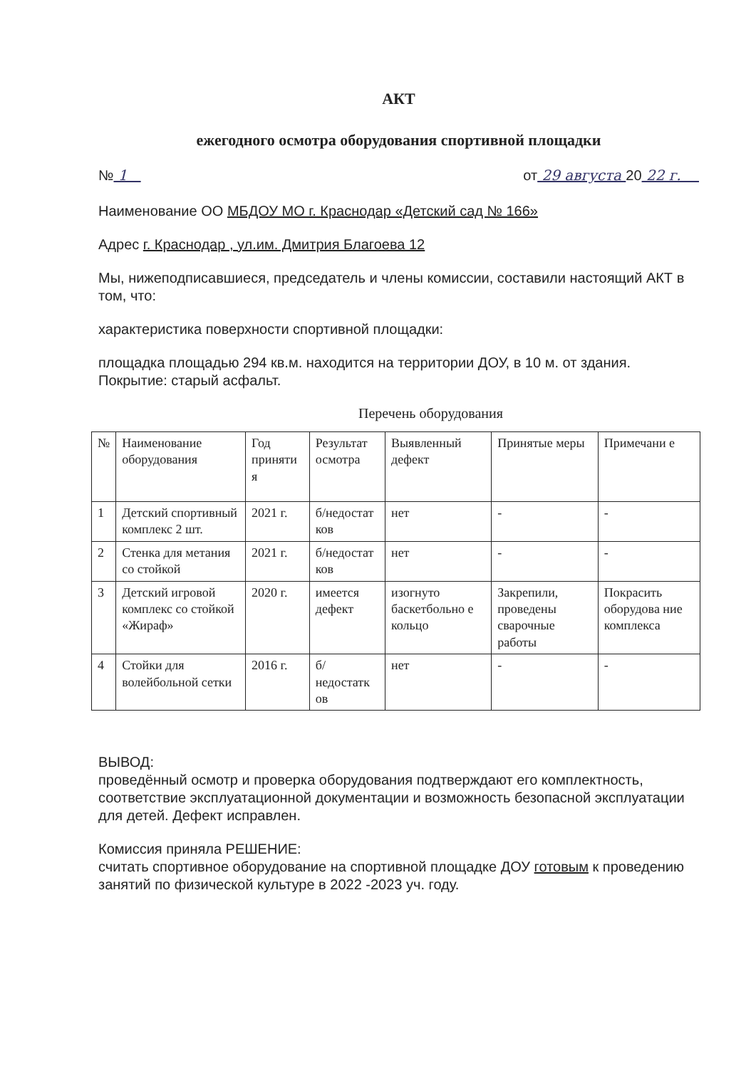АКТ
ежегодного осмотра оборудования спортивной площадки
№ 1 от 29 августа 20 22 г.
Наименование ОО МБДОУ МО г. Краснодар «Детский сад № 166»
Адрес г. Краснодар , ул.им. Дмитрия Благоева 12
Мы, нижеподписавшиеся, председатель и члены комиссии, составили настоящий АКТ в том, что:
характеристика поверхности спортивной площадки:
площадка площадью 294 кв.м. находится на территории ДОУ, в 10 м. от здания. Покрытие: старый асфальт.
Перечень оборудования
| № | Наименование оборудования | Год приняти я | Результат осмотра | Выявленный дефект | Принятые меры | Примечани е |
| 1 | Детский спортивный комплекс 2 шт. | 2021 г. | б/недостат ков | нет | - | - |
| 2 | Стенка для метания со стойкой | 2021 г. | б/недостат ков | нет | - | - |
| 3 | Детский игровой комплекс со стойкой «Жираф» | 2020 г. | имеется дефект | изогнуто баскетбольно е кольцо | Закрепили, проведены сварочные работы | Покрасить оборудова ние комплекса |
| 4 | Стойки для волейбольной сетки | 2016 г. | б/недостатк ов | нет | - | - |
ВЫВОД:
проведённый осмотр и проверка оборудования подтверждают его комплектность, соответствие эксплуатационной документации и возможность безопасной эксплуатации для детей. Дефект исправлен.
Комиссия приняла РЕШЕНИЕ:
считать спортивное оборудование на спортивной площадке ДОУ готовым к проведению занятий по физической культуре в 2022 -2023 уч. году.